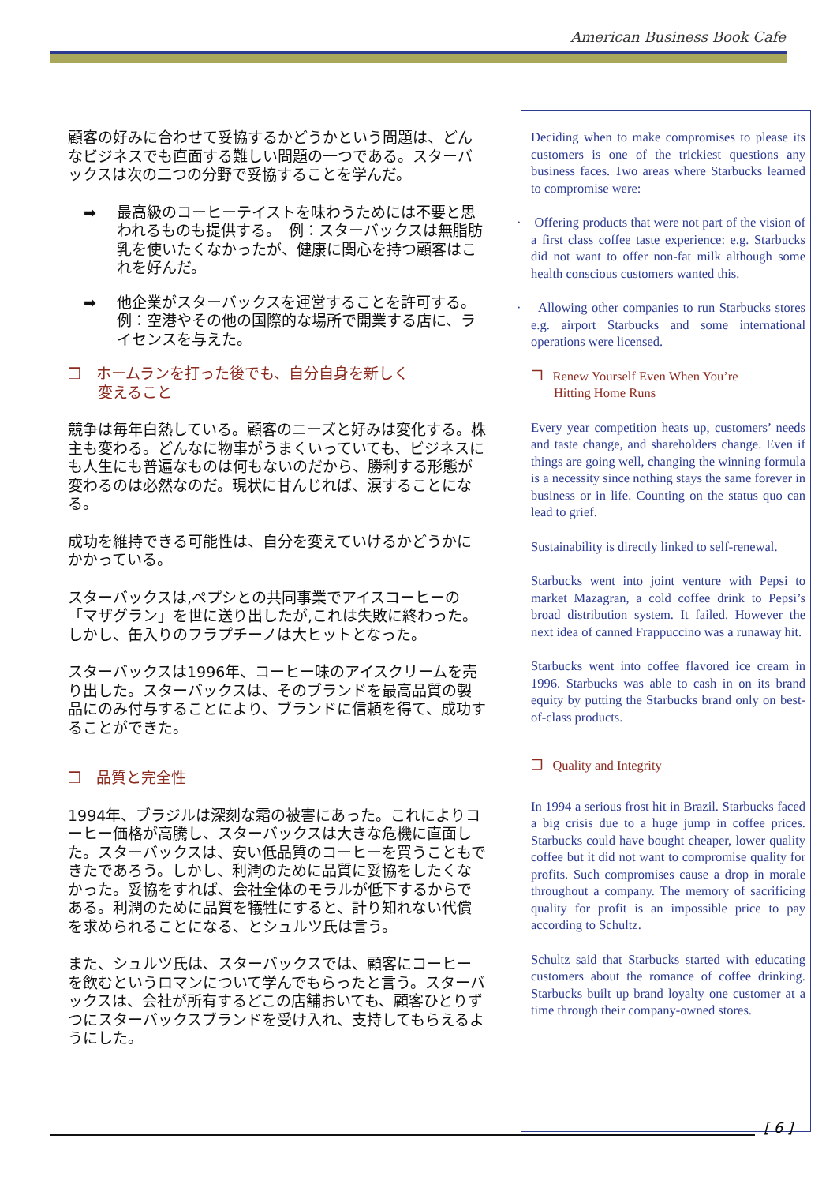American Business Book Cafe
顧客の好みに合わせて妥協するかどうかという問題は、どんなビジネスでも直面する難しい問題の一つである。スターバックスは次の二つの分野で妥協することを学んだ。
➡ 最高級のコーヒーテイストを味わうためには不要と思われるものも提供する。　例：スターバックスは無脂肪乳を使いたくなかったが、健康に関心を持つ顧客はこれを好んだ。
➡ 他企業がスターバックスを運営することを許可する。 例：空港やその他の国際的な場所で開業する店に、ライセンスを与えた。
❐　ホームランを打った後でも、自分自身を新しく
　　変えること
競争は毎年白熱している。顧客のニーズと好みは変化する。株主も変わる。どんなに物事がうまくいっていても、ビジネスにも人生にも普遍なものは何もないのだから、勝利する形態が変わるのは必然なのだ。現状に甘んじれば、涙することになる。
成功を維持できる可能性は、自分を変えていけるかどうかにかかっている。
スターバックスは,ペプシとの共同事業でアイスコーヒーの「マザグラン」を世に送り出したが,これは失敗に終わった。しかし、缶入りのフラプチーノは大ヒットとなった。
スターバックスは1996年、コーヒー味のアイスクリームを売り出した。スターバックスは、そのブランドを最高品質の製品にのみ付与することにより、ブランドに信頼を得て、成功することができた。
❐　品質と完全性
1994年、ブラジルは深刻な霜の被害にあった。これによりコーヒー価格が高騰し、スターバックスは大きな危機に直面した。スターバックスは、安い低品質のコーヒーを買うこともできたであろう。しかし、利潤のために品質に妥協をしたくなかった。妥協をすれば、会社全体のモラルが低下するからである。利潤のために品質を犠牲にすると、計り知れない代償を求められることになる、とシュルツ氏は言う。
また、シュルツ氏は、スターバックスでは、顧客にコーヒーを飲むというロマンについて学んでもらったと言う。スターバックスは、会社が所有するどこの店舗おいても、顧客ひとりずつにスターバックスブランドを受け入れ、支持してもらえるようにした。
Deciding when to make compromises to please its customers is one of the trickiest questions any business faces. Two areas where Starbucks learned to compromise were:
· Offering products that were not part of the vision of a first class coffee taste experience: e.g. Starbucks did not want to offer non-fat milk although some health conscious customers wanted this.
· Allowing other companies to run Starbucks stores e.g. airport Starbucks and some international operations were licensed.
❐ Renew Yourself Even When You’re
Hitting Home Runs
Every year competition heats up, customers’ needs and taste change, and shareholders change. Even if things are going well, changing the winning formula is a necessity since nothing stays the same forever in business or in life. Counting on the status quo can lead to grief.
Sustainability is directly linked to self-renewal.
Starbucks went into joint venture with Pepsi to market Mazagran, a cold coffee drink to Pepsi’s broad distribution system. It failed. However the next idea of canned Frappuccino was a runaway hit.
Starbucks went into coffee flavored ice cream in 1996. Starbucks was able to cash in on its brand equity by putting the Starbucks brand only on best-of-class products.
❐ Quality and Integrity
In 1994 a serious frost hit in Brazil. Starbucks faced a big crisis due to a huge jump in coffee prices. Starbucks could have bought cheaper, lower quality coffee but it did not want to compromise quality for profits. Such compromises cause a drop in morale throughout a company. The memory of sacrificing quality for profit is an impossible price to pay according to Schultz.
Schultz said that Starbucks started with educating customers about the romance of coffee drinking. Starbucks built up brand loyalty one customer at a time through their company-owned stores.
[ 6 ]